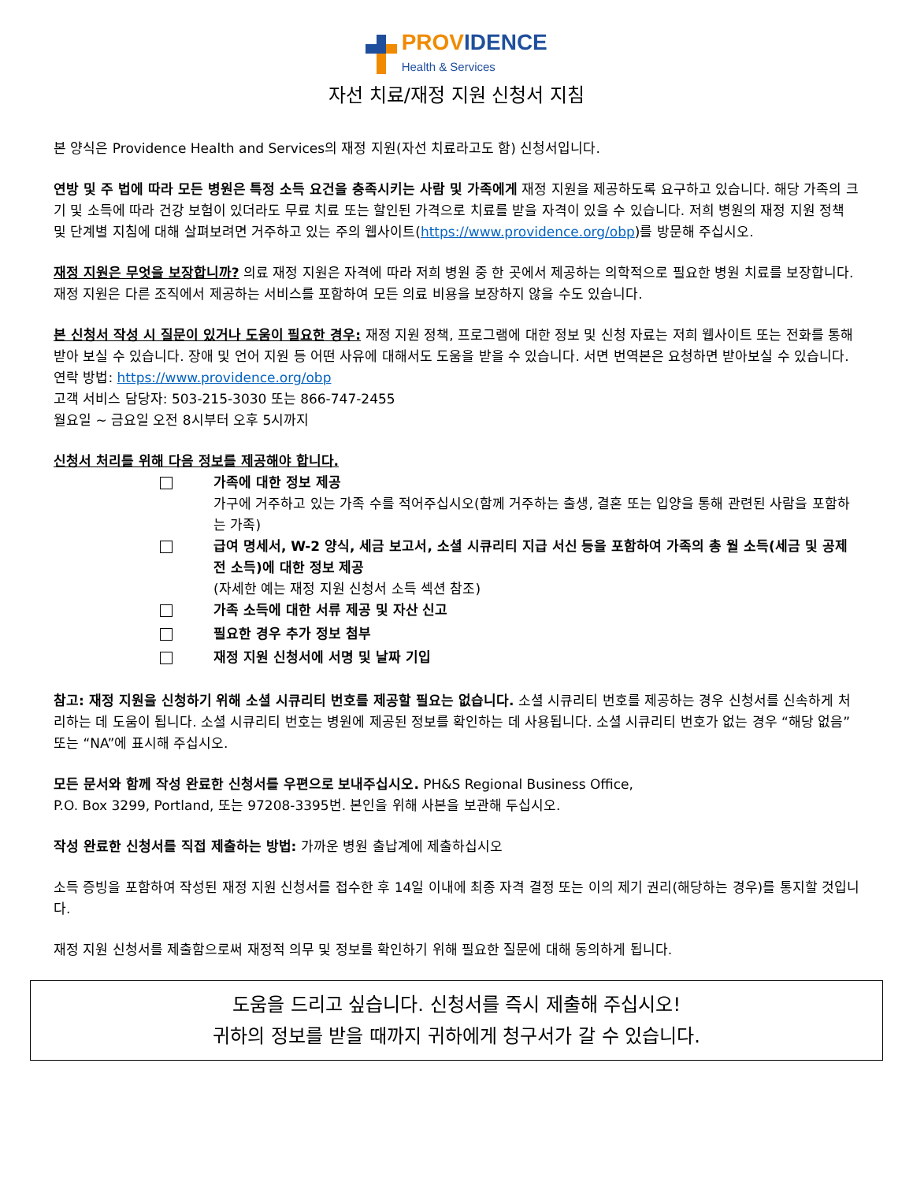PROV IDENCE
Health & Services
자선 치료/재정 지원 신청서 지침
본 양식은 Providence Health and Services의 재정 지원(자선 치료라고도 함) 신청서입니다.
연방 및 주 법에 따라 모든 병원은 특정 소득 요건을 충족시키는 사람 및 가족에게 재정 지원을 제공하도록 요구하고 있습니다. 해당 가족의 크기 및 소득에 따라 건강 보험이 있더라도 무료 치료 또는 할인된 가격으로 치료를 받을 자격이 있을 수 있습니다. 저희 병원의 재정 지원 정책 및 단계별 지침에 대해 살펴보려면 거주하고 있는 주의 웹사이트(https://www.providence.org/obp)를 방문해 주십시오.
재정 지원은 무엇을 보장합니까? 의료 재정 지원은 자격에 따라 저희 병원 중 한 곳에서 제공하는 의학적으로 필요한 병원 치료를 보장합니다. 재정 지원은 다른 조직에서 제공하는 서비스를 포함하여 모든 의료 비용을 보장하지 않을 수도 있습니다.
본 신청서 작성 시 질문이 있거나 도움이 필요한 경우: 재정 지원 정책, 프로그램에 대한 정보 및 신청 자료는 저희 웹사이트 또는 전화를 통해 받아 보실 수 있습니다. 장애 및 언어 지원 등 어떤 사유에 대해서도 도움을 받을 수 있습니다. 서면 번역본은 요청하면 받아보실 수 있습니다.
연락 방법: https://www.providence.org/obp
고객 서비스 담당자: 503-215-3030 또는 866-747-2455
월요일 ~ 금요일 오전 8시부터 오후 5시까지
신청서 처리를 위해 다음 정보를 제공해야 합니다.
가족에 대한 정보 제공
가구에 거주하고 있는 가족 수를 적어주십시오(함께 거주하는 출생, 결혼 또는 입양을 통해 관련된 사람을 포함하는 가족)
급여 명세서, W-2 양식, 세금 보고서, 소셜 시큐리티 지급 서신 등을 포함하여 가족의 총 월 소득(세금 및 공제 전 소득)에 대한 정보 제공
(자세한 예는 재정 지원 신청서 소득 섹션 참조)
가족 소득에 대한 서류 제공 및 자산 신고
필요한 경우 추가 정보 첨부
재정 지원 신청서에 서명 및 날짜 기입
참고: 재정 지원을 신청하기 위해 소셜 시큐리티 번호를 제공할 필요는 없습니다. 소셜 시큐리티 번호를 제공하는 경우 신청서를 신속하게 처리하는 데 도움이 됩니다. 소셜 시큐리티 번호는 병원에 제공된 정보를 확인하는 데 사용됩니다. 소셜 시큐리티 번호가 없는 경우 “해당 없음” 또는 “NA”에 표시해 주십시오.
모든 문서와 함께 작성 완료한 신청서를 우편으로 보내주십시오. PH&S Regional Business Office,
P.O. Box 3299, Portland, 또는 97208-3395번. 본인을 위해 사본을 보관해 두십시오.
작성 완료한 신청서를 직접 제출하는 방법: 가까운 병원 출납계에 제출하십시오
소득 증빙을 포함하여 작성된 재정 지원 신청서를 접수한 후 14일 이내에 최종 자격 결정 또는 이의 제기 권리(해당하는 경우)를 통지할 것입니다.
재정 지원 신청서를 제출함으로써 재정적 의무 및 정보를 확인하기 위해 필요한 질문에 대해 동의하게 됩니다.
도움을 드리고 싶습니다. 신청서를 즉시 제출해 주십시오!
귀하의 정보를 받을 때까지 귀하에게 청구서가 갈 수 있습니다.